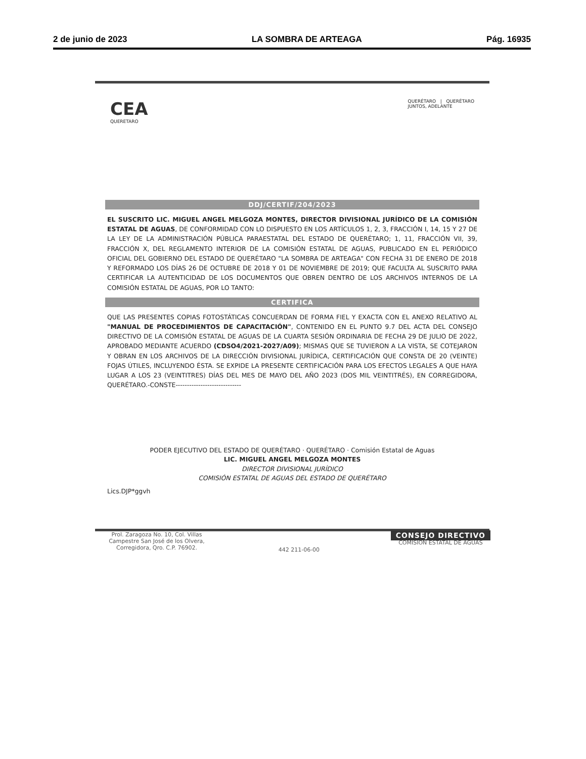2 de junio de 2023 LA SOMBRA DE ARTEAGA Pág. 16935
CEA
QUERETARO
QUERÉTARO | QUERÉTARO
JUNTOS, ADELANTE
DDJ/CERTIF/204/2023
EL SUSCRITO LIC. MIGUEL ANGEL MELGOZA MONTES, DIRECTOR DIVISIONAL JURÍDICO DE LA COMISIÓN ESTATAL DE AGUAS, DE CONFORMIDAD CON LO DISPUESTO EN LOS ARTÍCULOS 1, 2, 3, FRACCIÓN I, 14, 15 Y 27 DE LA LEY DE LA ADMINISTRACIÓN PÚBLICA PARAESTATAL DEL ESTADO DE QUERÉTARO; 1, 11, FRACCIÓN VII, 39, FRACCIÓN X, DEL REGLAMENTO INTERIOR DE LA COMISIÓN ESTATAL DE AGUAS, PUBLICADO EN EL PERIÓDICO OFICIAL DEL GOBIERNO DEL ESTADO DE QUERÉTARO "LA SOMBRA DE ARTEAGA" CON FECHA 31 DE ENERO DE 2018 Y REFORMADO LOS DÍAS 26 DE OCTUBRE DE 2018 Y 01 DE NOVIEMBRE DE 2019; QUE FACULTA AL SUSCRITO PARA CERTIFICAR LA AUTENTICIDAD DE LOS DOCUMENTOS QUE OBREN DENTRO DE LOS ARCHIVOS INTERNOS DE LA COMISIÓN ESTATAL DE AGUAS, POR LO TANTO:
CERTIFICA
QUE LAS PRESENTES COPIAS FOTOSTÁTICAS CONCUERDAN DE FORMA FIEL Y EXACTA CON EL ANEXO RELATIVO AL "MANUAL DE PROCEDIMIENTOS DE CAPACITACIÓN", CONTENIDO EN EL PUNTO 9.7 DEL ACTA DEL CONSEJO DIRECTIVO DE LA COMISIÓN ESTATAL DE AGUAS DE LA CUARTA SESIÓN ORDINARIA DE FECHA 29 DE JULIO DE 2022, APROBADO MEDIANTE ACUERDO (CDSO4/2021-2027/A09); MISMAS QUE SE TUVIERON A LA VISTA, SE COTEJARON Y OBRAN EN LOS ARCHIVOS DE LA DIRECCIÓN DIVISIONAL JURÍDICA, CERTIFICACIÓN QUE CONSTA DE 20 (VEINTE) FOJAS ÚTILES, INCLUYENDO ÉSTA. SE EXPIDE LA PRESENTE CERTIFICACIÓN PARA LOS EFECTOS LEGALES A QUE HAYA LUGAR A LOS 23 (VEINTITRES) DÍAS DEL MES DE MAYO DEL AÑO 2023 (DOS MIL VEINTITRÉS), EN CORREGIDORA, QUERÉTARO.-CONSTE-----------------------------
PODER EJECUTIVO DEL ESTADO DE QUERÉTARO · QUERÉTARO · Comisión Estatal de Aguas
LIC. MIGUEL ANGEL MELGOZA MONTES
DIRECTOR DIVISIONAL JURÍDICO
COMISIÓN ESTATAL DE AGUAS DEL ESTADO DE QUERÉTARO
Lics.DJP*ggvh
Prol. Zaragoza No. 10, Col. Villas Campestre San José de los Olvera, Corregidora, Qro. C.P. 76902.
442 211-06-00
CONSEJO DIRECTIVO
COMISIÓN ESTATAL DE AGUAS